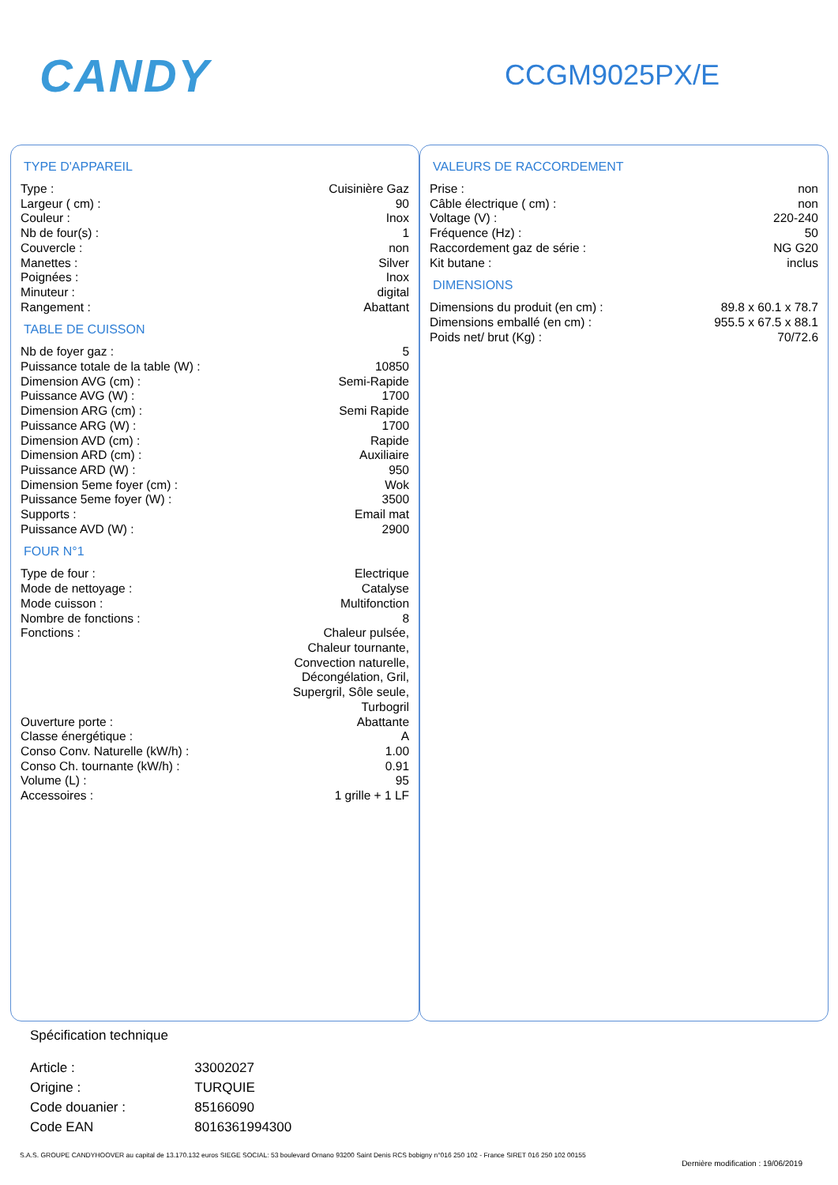CANDY
CCGM9025PX/E
TYPE D'APPAREIL
| Type : | Cuisinière Gaz |
| Largeur ( cm) : | 90 |
| Couleur : | Inox |
| Nb de four(s) : | 1 |
| Couvercle : | non |
| Manettes : | Silver |
| Poignées : | Inox |
| Minuteur : | digital |
| Rangement : | Abattant |
TABLE DE CUISSON
| Nb de foyer gaz : | 5 |
| Puissance totale de la table (W) : | 10850 |
| Dimension AVG (cm) : | Semi-Rapide |
| Puissance AVG (W) : | 1700 |
| Dimension ARG (cm) : | Semi Rapide |
| Puissance ARG (W) : | 1700 |
| Dimension AVD (cm) : | Rapide |
| Dimension ARD (cm) : | Auxiliaire |
| Puissance ARD (W) : | 950 |
| Dimension 5eme foyer (cm) : | Wok |
| Puissance 5eme foyer (W) : | 3500 |
| Supports : | Email mat |
| Puissance AVD (W) : | 2900 |
FOUR N°1
| Type de four : | Electrique |
| Mode de nettoyage : | Catalyse |
| Mode cuisson : | Multifonction |
| Nombre de fonctions : | 8 |
| Fonctions : | Chaleur pulsée, Chaleur tournante, Convection naturelle, Décongélation, Gril, Supergril, Sôle seule, Turbogril |
| Ouverture porte : | Abattante |
| Classe énergétique : | A |
| Conso Conv. Naturelle (kW/h) : | 1.00 |
| Conso Ch. tournante (kW/h) : | 0.91 |
| Volume (L) : | 95 |
| Accessoires : | 1 grille + 1 LF |
VALEURS DE RACCORDEMENT
| Prise : | non |
| Câble électrique ( cm) : | non |
| Voltage (V) : | 220-240 |
| Fréquence (Hz) : | 50 |
| Raccordement gaz de série : | NG G20 |
| Kit butane : | inclus |
DIMENSIONS
| Dimensions du produit (en cm) : | 89.8 x 60.1 x 78.7 |
| Dimensions emballé (en cm) : | 955.5 x 67.5 x 88.1 |
| Poids net/ brut (Kg) : | 70/72.6 |
Spécification technique
| Article : | 33002027 |
| Origine : | TURQUIE |
| Code douanier : | 85166090 |
| Code EAN | 8016361994300 |
S.A.S. GROUPE CANDYHOOVER au capital de 13.170.132 euros SIEGE SOCIAL: 53 boulevard Ornano 93200 Saint Denis RCS bobigny n°016 250 102 - France SIRET 016 250 102 00155
Dernière modification : 19/06/2019